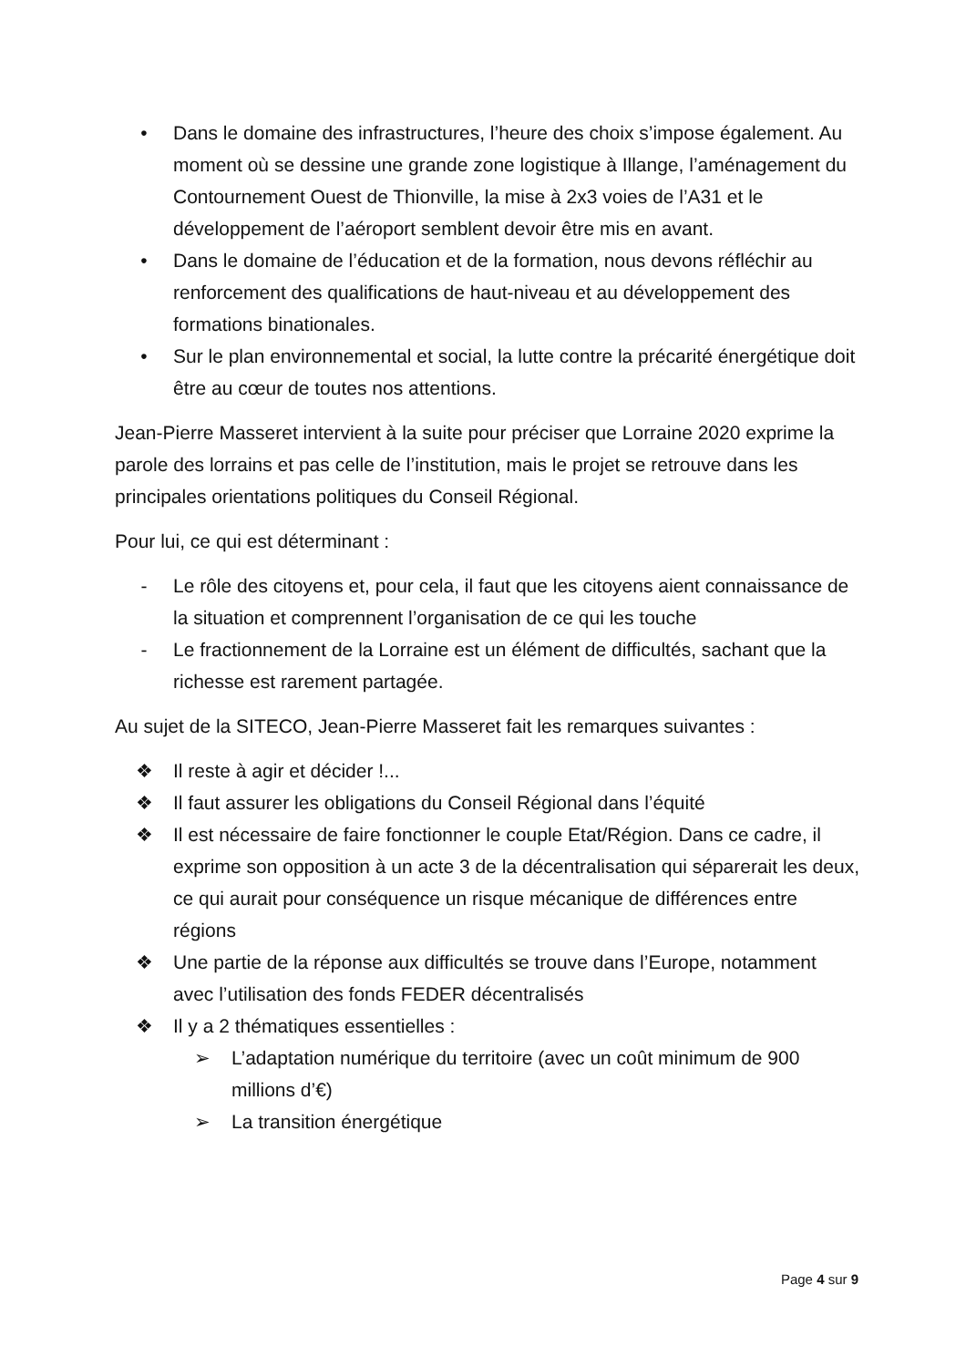• Dans le domaine des infrastructures, l’heure des choix s’impose également. Au moment où se dessine une grande zone logistique à Illange, l’aménagement du Contournement Ouest de Thionville, la mise à 2x3 voies de l’A31 et le développement de l’aéroport semblent devoir être mis en avant.
• Dans le domaine de l’éducation et de la formation, nous devons réfléchir au renforcement des qualifications de haut-niveau et au développement des formations binationales.
• Sur le plan environnemental et social, la lutte contre la précarité énergétique doit être au cœur de toutes nos attentions.
Jean-Pierre Masseret intervient à la suite pour préciser que Lorraine 2020 exprime la parole des lorrains et pas celle de l’institution, mais le projet se retrouve dans les principales orientations politiques du Conseil Régional.
Pour lui, ce qui est déterminant :
- Le rôle des citoyens et, pour cela, il faut que les citoyens aient connaissance de la situation et comprennent l’organisation de ce qui les touche
- Le fractionnement de la Lorraine est un élément de difficultés, sachant que la richesse est rarement partagée.
Au sujet de la SITECO, Jean-Pierre Masseret fait les remarques suivantes :
❖ Il reste à agir et décider !...
❖ Il faut assurer les obligations du Conseil Régional dans l’équité
❖ Il est nécessaire de faire fonctionner le couple Etat/Région. Dans ce cadre, il exprime son opposition à un acte 3 de la décentralisation qui séparerait les deux, ce qui aurait pour conséquence un risque mécanique de différences entre régions
❖ Une partie de la réponse aux difficultés se trouve dans l’Europe, notamment avec l’utilisation des fonds FEDER décentralisés
❖ Il y a 2 thématiques essentielles :
➢ L’adaptation numérique du territoire (avec un coût minimum de 900 millions d’€)
➢ La transition énergétique
Page 4 sur 9